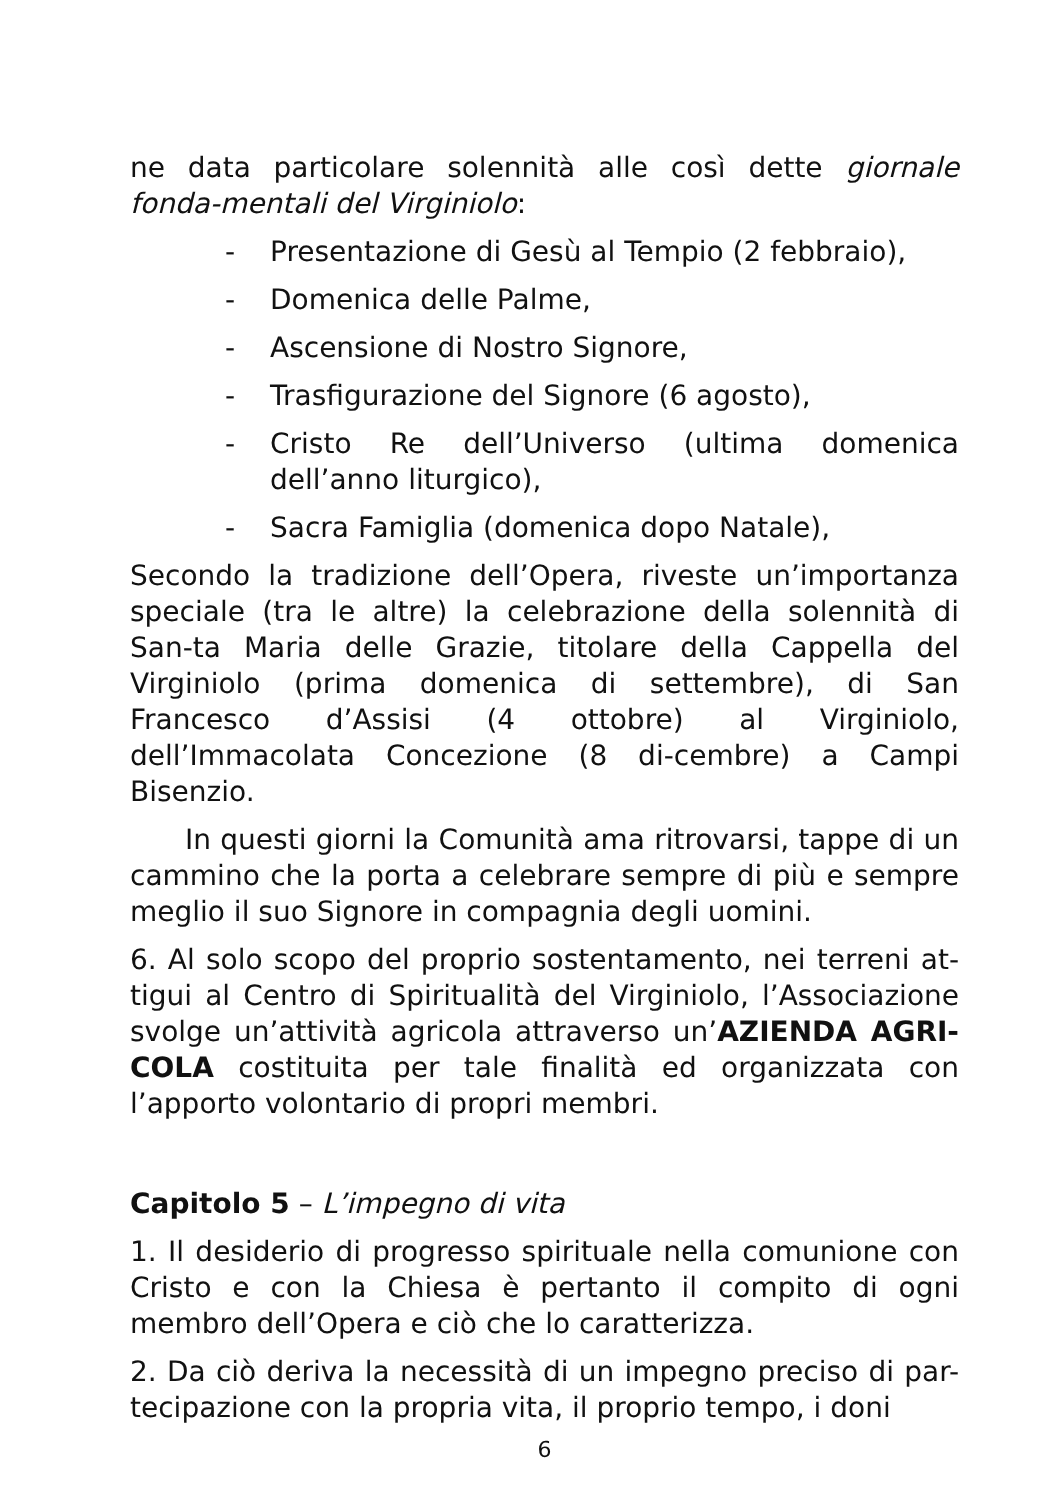ne data particolare solennità alle così dette giornale fonda-mentali del Virginiolo:
- Presentazione di Gesù al Tempio (2 febbraio),
- Domenica delle Palme,
- Ascensione di Nostro Signore,
- Trasfigurazione del Signore (6 agosto),
- Cristo Re dell’Universo (ultima domenica dell’anno liturgico),
- Sacra Famiglia (domenica dopo Natale),
Secondo la tradizione dell’Opera, riveste un’importanza speciale (tra le altre) la celebrazione della solennità di San-ta Maria delle Grazie, titolare della Cappella del Virginiolo (prima domenica di settembre), di San Francesco d’Assisi (4 ottobre) al Virginiolo, dell’Immacolata Concezione (8 di-cembre) a Campi Bisenzio.
In questi giorni la Comunità ama ritrovarsi, tappe di un cammino che la porta a celebrare sempre di più e sempre meglio il suo Signore in compagnia degli uomini.
6. Al solo scopo del proprio sostentamento, nei terreni at-tigui al Centro di Spiritualità del Virginiolo, l’Associazione svolge un’attività agricola attraverso un’AZIENDA AGRI-COLA costituita per tale finalità ed organizzata con l’apporto volontario di propri membri.
Capitolo 5 – L’impegno di vita
1. Il desiderio di progresso spirituale nella comunione con Cristo e con la Chiesa è pertanto il compito di ogni membro dell’Opera e ciò che lo caratterizza.
2. Da ciò deriva la necessità di un impegno preciso di par-tecipazione con la propria vita, il proprio tempo, i doni
6